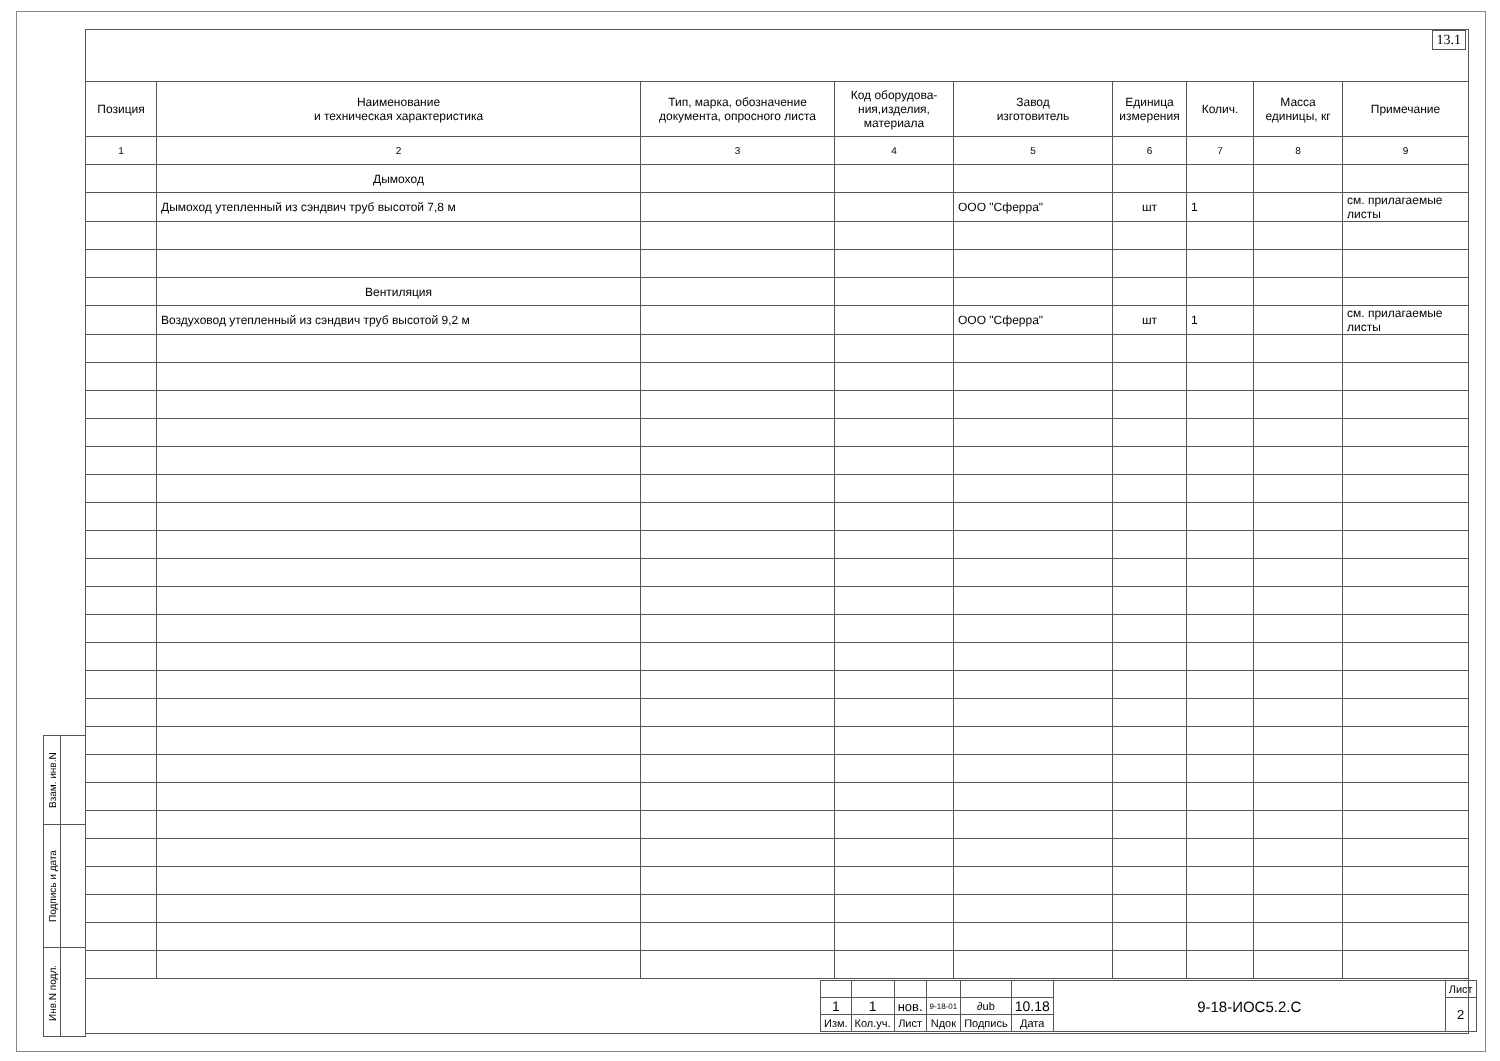13.1
| Позиция | Наименование и техническая характеристика | Тип, марка, обозначение документа, опросного листа | Код оборудова-ния,изделия, материала | Завод изготовитель | Единица измерения | Колич. | Масса единицы, кг | Примечание |
| --- | --- | --- | --- | --- | --- | --- | --- | --- |
| 1 | 2 | 3 | 4 | 5 | 6 | 7 | 8 | 9 |
| | Дымоход | | | | | | | |
| | Дымоход утепленный из сэндвич труб высотой 7,8 м | | | ООО "Сферра" | шт | 1 | | см. прилагаемые листы |
| | Вентиляция | | | | | | | |
| | Воздуховод утепленный из сэндвич труб высотой 9,2 м | | | ООО "Сферра" | шт | 1 | | см. прилагаемые листы |
| Взам. инв.N | |
| Подпись и дата | |
| Инв.N подл. | |
| | | | | | | 9-18-ИОС5.2.С | Лист |
| 1 | 1 | нов. | 9-18-01 | ∂ub | 10.18 | | 2 |
| Изм. | Кол.уч. | Лист | Nдок | Подпись | Дата | | |